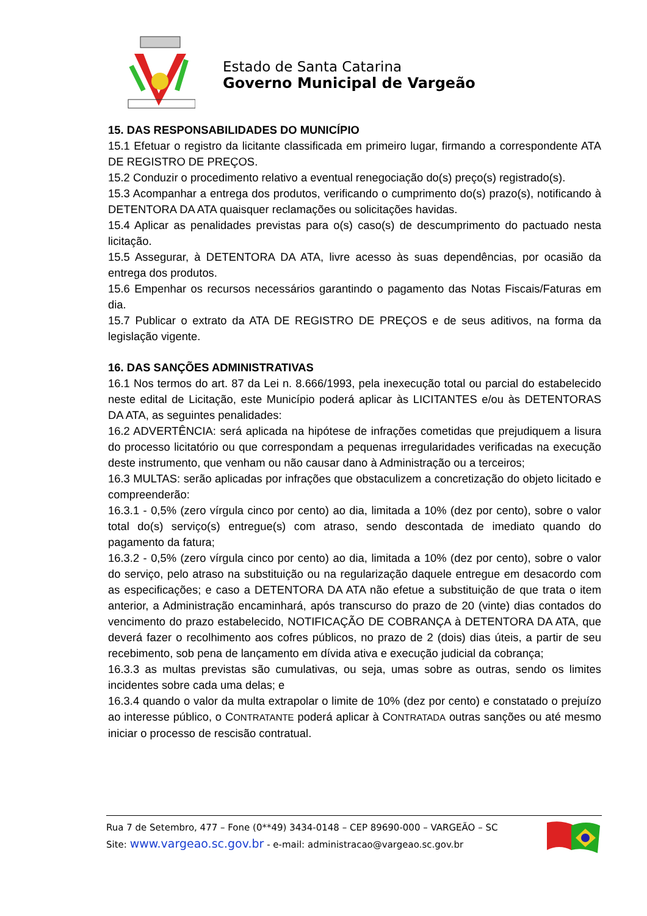Estado de Santa Catarina
Governo Municipal de Vargeão
15. DAS RESPONSABILIDADES DO MUNICÍPIO
15.1 Efetuar o registro da licitante classificada em primeiro lugar, firmando a correspondente ATA DE REGISTRO DE PREÇOS.
15.2 Conduzir o procedimento relativo a eventual renegociação do(s) preço(s) registrado(s).
15.3 Acompanhar a entrega dos produtos, verificando o cumprimento do(s) prazo(s), notificando à DETENTORA DA ATA quaisquer reclamações ou solicitações havidas.
15.4 Aplicar as penalidades previstas para o(s) caso(s) de descumprimento do pactuado nesta licitação.
15.5 Assegurar, à DETENTORA DA ATA, livre acesso às suas dependências, por ocasião da entrega dos produtos.
15.6 Empenhar os recursos necessários garantindo o pagamento das Notas Fiscais/Faturas em dia.
15.7 Publicar o extrato da ATA DE REGISTRO DE PREÇOS e de seus aditivos, na forma da legislação vigente.
16. DAS SANÇÕES ADMINISTRATIVAS
16.1 Nos termos do art. 87 da Lei n. 8.666/1993, pela inexecução total ou parcial do estabelecido neste edital de Licitação, este Município poderá aplicar às LICITANTES e/ou às DETENTORAS DA ATA, as seguintes penalidades:
16.2 ADVERTÊNCIA: será aplicada na hipótese de infrações cometidas que prejudiquem a lisura do processo licitatório ou que correspondam a pequenas irregularidades verificadas na execução deste instrumento, que venham ou não causar dano à Administração ou a terceiros;
16.3 MULTAS: serão aplicadas por infrações que obstaculizem a concretização do objeto licitado e compreenderão:
16.3.1 - 0,5% (zero vírgula cinco por cento) ao dia, limitada a 10% (dez por cento), sobre o valor total do(s) serviço(s) entregue(s) com atraso, sendo descontada de imediato quando do pagamento da fatura;
16.3.2 - 0,5% (zero vírgula cinco por cento) ao dia, limitada a 10% (dez por cento), sobre o valor do serviço, pelo atraso na substituição ou na regularização daquele entregue em desacordo com as especificações; e caso a DETENTORA DA ATA não efetue a substituição de que trata o item anterior, a Administração encaminhará, após transcurso do prazo de 20 (vinte) dias contados do vencimento do prazo estabelecido, NOTIFICAÇÃO DE COBRANÇA à DETENTORA DA ATA, que deverá fazer o recolhimento aos cofres públicos, no prazo de 2 (dois) dias úteis, a partir de seu recebimento, sob pena de lançamento em dívida ativa e execução judicial da cobrança;
16.3.3 as multas previstas são cumulativas, ou seja, umas sobre as outras, sendo os limites incidentes sobre cada uma delas; e
16.3.4 quando o valor da multa extrapolar o limite de 10% (dez por cento) e constatado o prejuízo ao interesse público, o CONTRATANTE poderá aplicar à CONTRATADA outras sanções ou até mesmo iniciar o processo de rescisão contratual.
Rua 7 de Setembro, 477 – Fone (0**49) 3434-0148 – CEP 89690-000 – VARGEÃO – SC
Site: www.vargeao.sc.gov.br - e-mail: administracao@vargeao.sc.gov.br